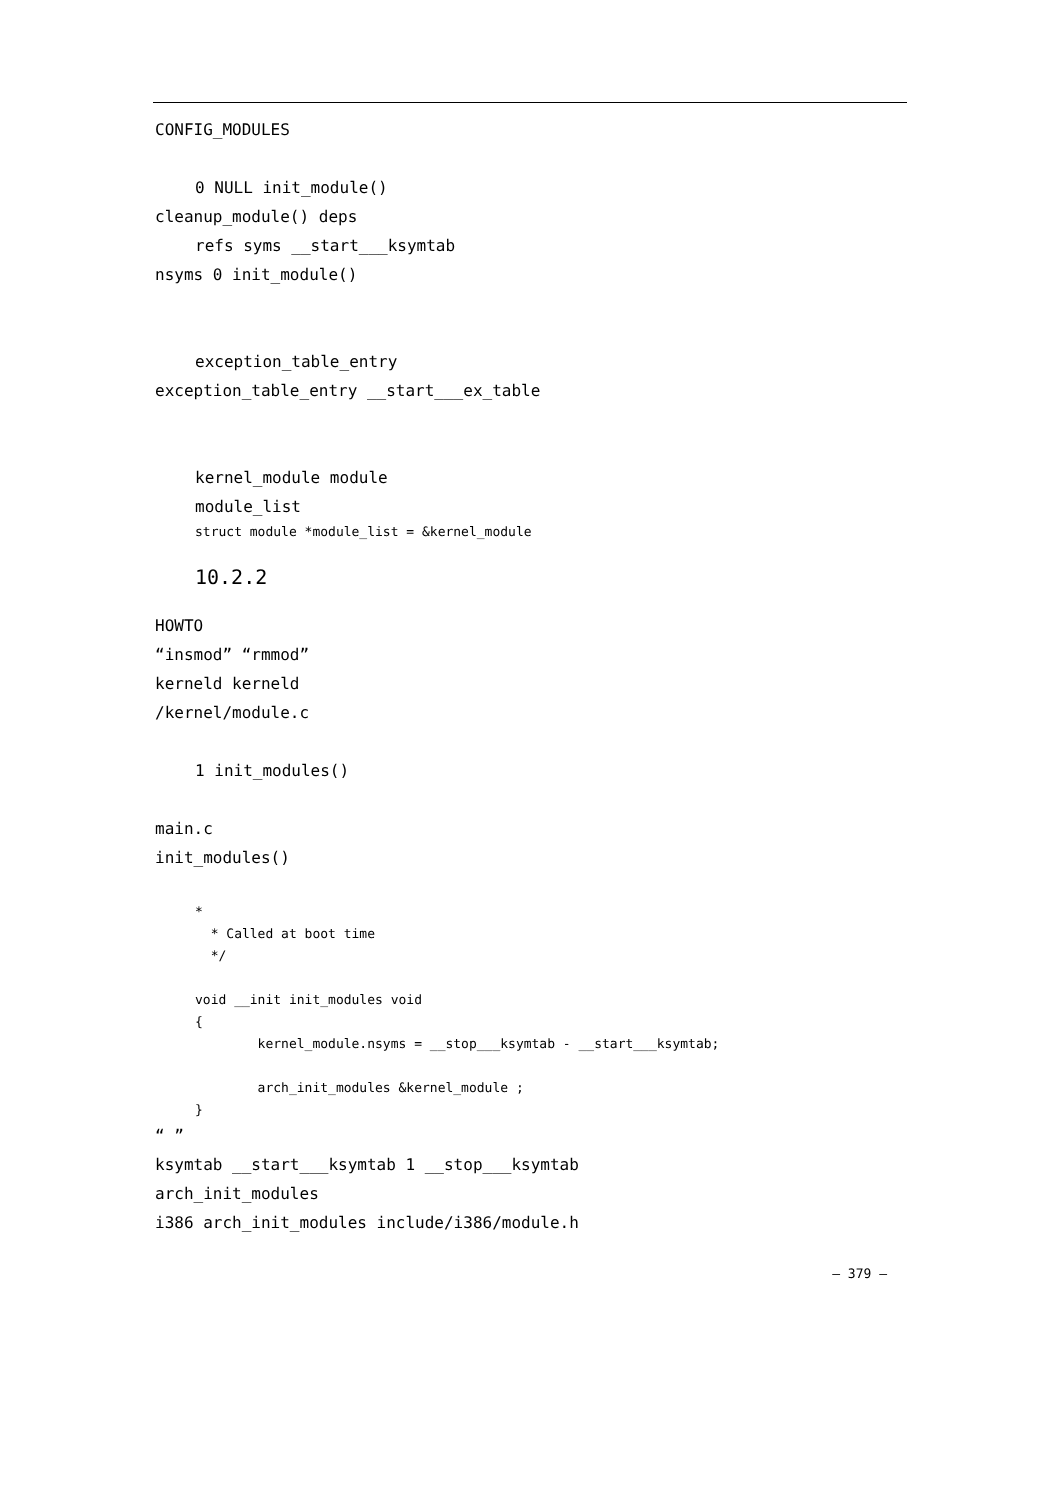CONFIG_MODULES
0 NULL init_module()
cleanup_module() deps
refs syms __start___ksymtab
nsyms 0 init_module()
exception_table_entry
exception_table_entry __start___ex_table
kernel_module module
module_list
struct module *module_list = &kernel_module
10.2.2
HOWTO
“insmod” “rmmod”
kerneld kerneld
/kernel/module.c
1 init_modules()
main.c
init_modules()
*
  * Called at boot time
  */

void __init init_modules void
{
        kernel_module.nsyms = __stop___ksymtab - __start___ksymtab;

        arch_init_modules &kernel_module ;
}
“ ”
ksymtab __start___ksymtab 1 __stop___ksymtab
arch_init_modules
i386 arch_init_modules include/i386/module.h
– 379 –